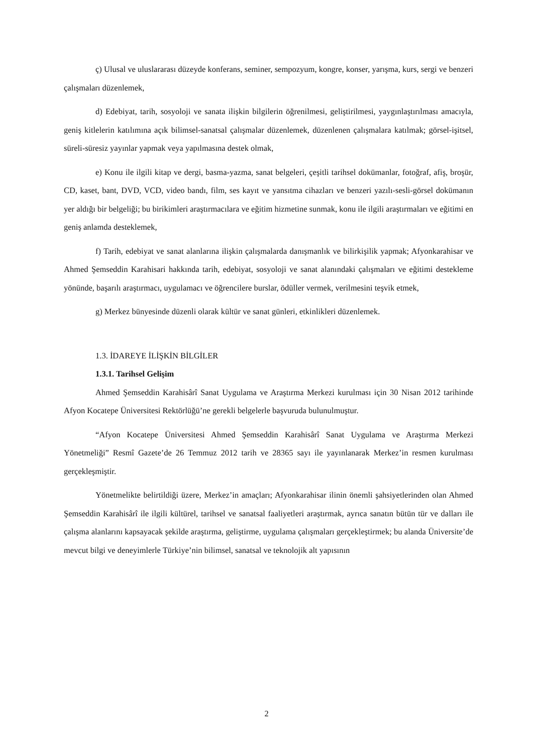ç) Ulusal ve uluslararası düzeyde konferans, seminer, sempozyum, kongre, konser, yarışma, kurs, sergi ve benzeri çalışmaları düzenlemek,
d) Edebiyat, tarih, sosyoloji ve sanata ilişkin bilgilerin öğrenilmesi, geliştirilmesi, yaygınlaştırılması amacıyla, geniş kitlelerin katılımına açık bilimsel-sanatsal çalışmalar düzenlemek, düzenlenen çalışmalara katılmak; görsel-işitsel, süreli-süresiz yayınlar yapmak veya yapılmasına destek olmak,
e) Konu ile ilgili kitap ve dergi, basma-yazma, sanat belgeleri, çeşitli tarihsel dokümanlar, fotoğraf, afiş, broşür, CD, kaset, bant, DVD, VCD, video bandı, film, ses kayıt ve yansıtma cihazları ve benzeri yazılı-sesli-görsel dokümanın yer aldığı bir belgeliği; bu birikimleri araştırmacılara ve eğitim hizmetine sunmak, konu ile ilgili araştırmaları ve eğitimi en geniş anlamda desteklemek,
f) Tarih, edebiyat ve sanat alanlarına ilişkin çalışmalarda danışmanlık ve bilirkişilik yapmak; Afyonkarahisar ve Ahmed Şemseddin Karahisari hakkında tarih, edebiyat, sosyoloji ve sanat alanındaki çalışmaları ve eğitimi destekleme yönünde, başarılı araştırmacı, uygulamacı ve öğrencilere burslar, ödüller vermek, verilmesini teşvik etmek,
g) Merkez bünyesinde düzenli olarak kültür ve sanat günleri, etkinlikleri düzenlemek.
1.3. İDAREYE İLİŞKİN BİLGİLER
1.3.1. Tarihsel Gelişim
Ahmed Şemseddin Karahisârî Sanat Uygulama ve Araştırma Merkezi kurulması için 30 Nisan 2012 tarihinde Afyon Kocatepe Üniversitesi Rektörlüğü’ne gerekli belgelerle başvuruda bulunulmuştur.
“Afyon Kocatepe Üniversitesi Ahmed Şemseddin Karahisârî Sanat Uygulama ve Araştırma Merkezi Yönetmeliği” Resmî Gazete’de 26 Temmuz 2012 tarih ve 28365 sayı ile yayınlanarak Merkez’in resmen kurulması gerçekleşmiştir.
Yönetmelikte belirtildiği üzere, Merkez’in amaçları; Afyonkarahisar ilinin önemli şahsiyetlerinden olan Ahmed Şemseddin Karahisârî ile ilgili kültürel, tarihsel ve sanatsal faaliyetleri araştırmak, ayrıca sanatın bütün tür ve dalları ile çalışma alanlarını kapsayacak şekilde araştırma, geliştirme, uygulama çalışmaları gerçekleştirmek; bu alanda Üniversite’de mevcut bilgi ve deneyimlerle Türkiye’nin bilimsel, sanatsal ve teknolojik alt yapısının
2